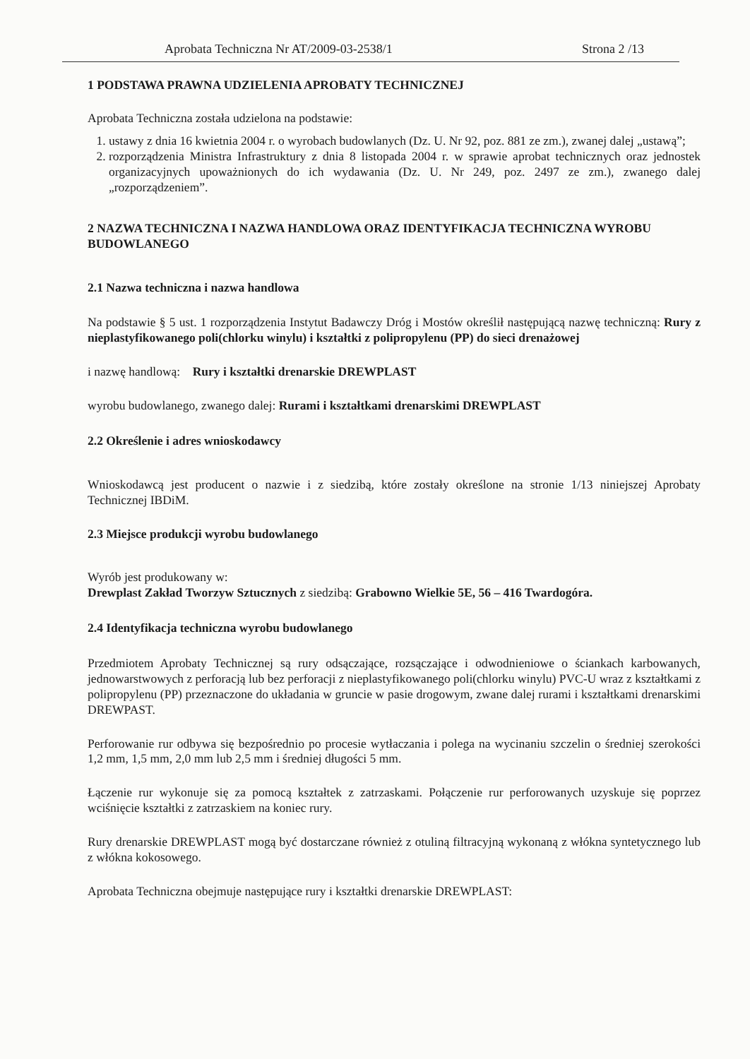Aprobata Techniczna Nr AT/2009-03-2538/1 Strona 2 /13
1 PODSTAWA PRAWNA UDZIELENIA APROBATY TECHNICZNEJ
Aprobata Techniczna została udzielona na podstawie:
1. ustawy z dnia 16 kwietnia 2004 r. o wyrobach budowlanych (Dz. U. Nr 92, poz. 881 ze zm.), zwanej dalej „ustawą”;
2. rozporządzenia Ministra Infrastruktury z dnia 8 listopada 2004 r. w sprawie aprobat technicznych oraz jednostek organizacyjnych upoważnionych do ich wydawania (Dz. U. Nr 249, poz. 2497 ze zm.), zwanego dalej „rozporządzeniem”.
2 NAZWA TECHNICZNA I NAZWA HANDLOWA ORAZ IDENTYFIKACJA TECHNICZNA WYROBU BUDOWLANEGO
2.1 Nazwa techniczna i nazwa handlowa
Na podstawie § 5 ust. 1 rozporządzenia Instytut Badawczy Dróg i Mostów określił następującą nazwę techniczną: Rury z nieplastyfikowanego poli(chlorku winylu) i kształtki z polipropylenu (PP) do sieci drenażowej
i nazwę handlową: Rury i kształtki drenarskie DREWPLAST
wyrobu budowlanego, zwanego dalej: Rurami i kształtkami drenarskimi DREWPLAST
2.2 Określenie i adres wnioskodawcy
Wnioskodawcą jest producent o nazwie i z siedzibą, które zostały określone na stronie 1/13 niniejszej Aprobaty Technicznej IBDiM.
2.3 Miejsce produkcji wyrobu budowlanego
Wyrób jest produkowany w:
Drewplast Zakład Tworzyw Sztucznych z siedzibą: Grabowno Wielkie 5E, 56 – 416 Twardogóra.
2.4 Identyfikacja techniczna wyrobu budowlanego
Przedmiotem Aprobaty Technicznej są rury odsączające, rozsączające i odwodnieniowe o ściankach karbowanych, jednowarstwowych z perforacją lub bez perforacji z nieplastyfikowanego poli(chlorku winylu) PVC-U wraz z kształtkami z polipropylenu (PP) przeznaczone do układania w gruncie w pasie drogowym, zwane dalej rurami i kształtkami drenarskimi DREWPAST.
Perforowanie rur odbywa się bezpośrednio po procesie wytłaczania i polega na wycinaniu szczelin o średniej szerokości 1,2 mm, 1,5 mm, 2,0 mm lub 2,5 mm i średniej długości 5 mm.
Łączenie rur wykonuje się za pomocą kształtek z zatrzaskami. Połączenie rur perforowanych uzyskuje się poprzez wciśnięcie kształtki z zatrzaskiem na koniec rury.
Rury drenarskie DREWPLAST mogą być dostarczane również z otuliną filtracyjną wykonaną z włókna syntetycznego lub z włókna kokosowego.
Aprobata Techniczna obejmuje następujące rury i kształtki drenarskie DREWPLAST: